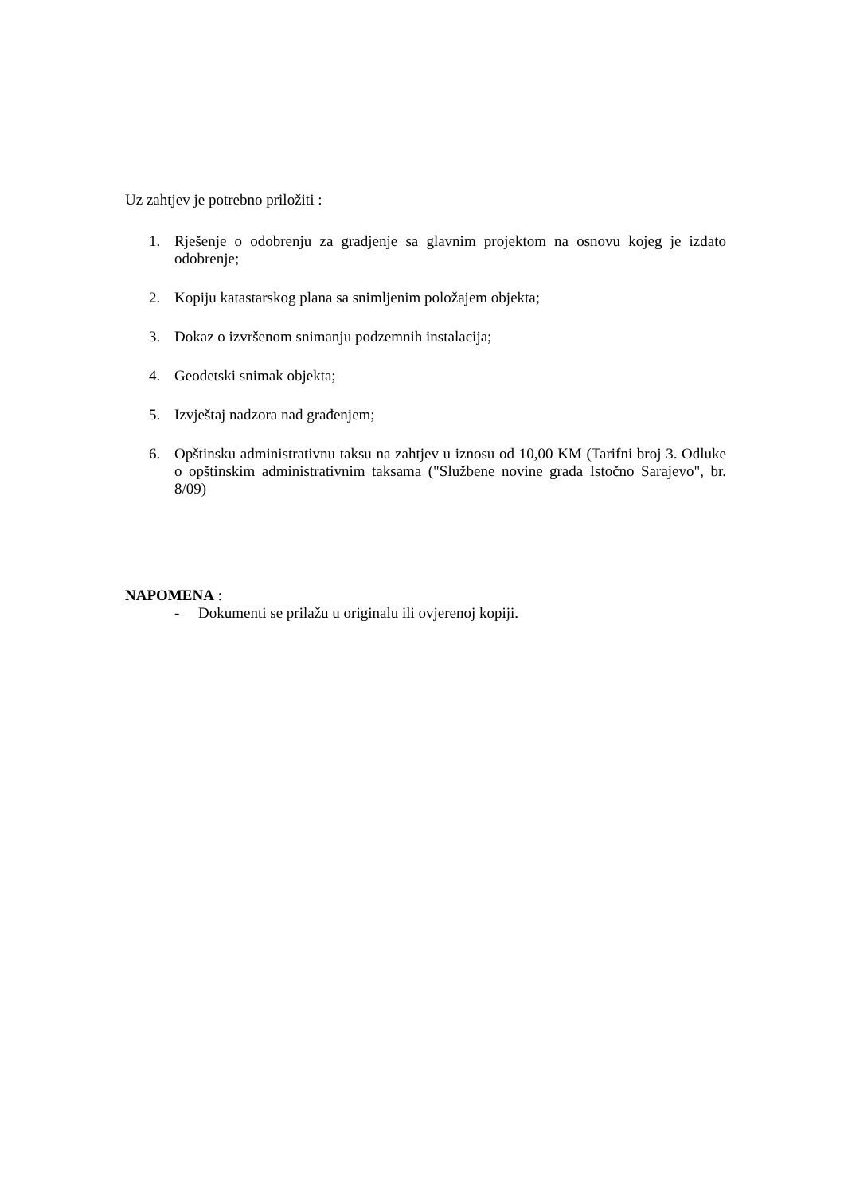Uz zahtjev je potrebno priložiti :
1. Rješenje o odobrenju za gradjenje sa glavnim projektom na osnovu kojeg je izdato odobrenje;
2. Kopiju katastarskog plana sa snimljenim položajem objekta;
3. Dokaz o izvršenom snimanju podzemnih instalacija;
4. Geodetski snimak objekta;
5. Izvještaj nadzora nad građenjem;
6. Opštinsku administrativnu taksu na zahtjev u iznosu od 10,00 KM (Tarifni broj 3. Odluke o opštinskim administrativnim taksama ("Službene novine grada Istočno Sarajevo", br. 8/09)
NAPOMENA :
- Dokumenti se prilažu u originalu ili ovjerenoj kopiji.